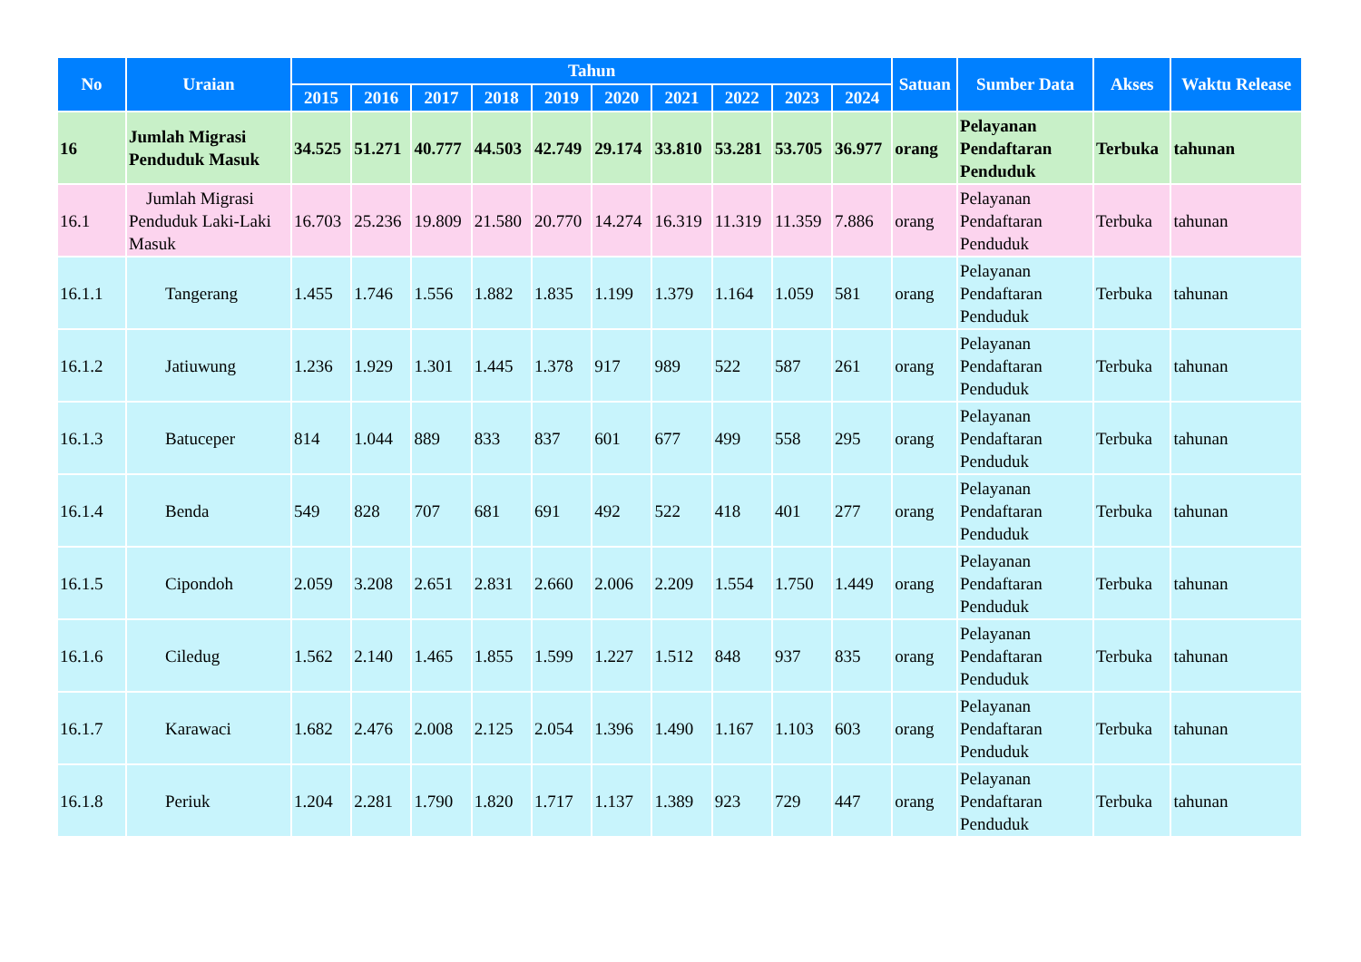| No | Uraian | Tahun | | | | | | | | | | Satuan | Sumber Data | Akses | Waktu Release |
| --- | --- | --- | --- | --- | --- | --- | --- | --- | --- | --- | --- | --- | --- | --- | --- |
| | | 2015 | 2016 | 2017 | 2018 | 2019 | 2020 | 2021 | 2022 | 2023 | 2024 | | | | |
| 16 | Jumlah Migrasi Penduduk Masuk | 34.525 | 51.271 | 40.777 | 44.503 | 42.749 | 29.174 | 33.810 | 53.281 | 53.705 | 36.977 | orang | Pelayanan Pendaftaran Penduduk | Terbuka | tahunan |
| 16.1 | Jumlah Migrasi Penduduk Laki-Laki Masuk | 16.703 | 25.236 | 19.809 | 21.580 | 20.770 | 14.274 | 16.319 | 11.319 | 11.359 | 7.886 | orang | Pelayanan Pendaftaran Penduduk | Terbuka | tahunan |
| 16.1.1 | Tangerang | 1.455 | 1.746 | 1.556 | 1.882 | 1.835 | 1.199 | 1.379 | 1.164 | 1.059 | 581 | orang | Pelayanan Pendaftaran Penduduk | Terbuka | tahunan |
| 16.1.2 | Jatiuwung | 1.236 | 1.929 | 1.301 | 1.445 | 1.378 | 917 | 989 | 522 | 587 | 261 | orang | Pelayanan Pendaftaran Penduduk | Terbuka | tahunan |
| 16.1.3 | Batuceper | 814 | 1.044 | 889 | 833 | 837 | 601 | 677 | 499 | 558 | 295 | orang | Pelayanan Pendaftaran Penduduk | Terbuka | tahunan |
| 16.1.4 | Benda | 549 | 828 | 707 | 681 | 691 | 492 | 522 | 418 | 401 | 277 | orang | Pelayanan Pendaftaran Penduduk | Terbuka | tahunan |
| 16.1.5 | Cipondoh | 2.059 | 3.208 | 2.651 | 2.831 | 2.660 | 2.006 | 2.209 | 1.554 | 1.750 | 1.449 | orang | Pelayanan Pendaftaran Penduduk | Terbuka | tahunan |
| 16.1.6 | Ciledug | 1.562 | 2.140 | 1.465 | 1.855 | 1.599 | 1.227 | 1.512 | 848 | 937 | 835 | orang | Pelayanan Pendaftaran Penduduk | Terbuka | tahunan |
| 16.1.7 | Karawaci | 1.682 | 2.476 | 2.008 | 2.125 | 2.054 | 1.396 | 1.490 | 1.167 | 1.103 | 603 | orang | Pelayanan Pendaftaran Penduduk | Terbuka | tahunan |
| 16.1.8 | Periuk | 1.204 | 2.281 | 1.790 | 1.820 | 1.717 | 1.137 | 1.389 | 923 | 729 | 447 | orang | Pelayanan Pendaftaran Penduduk | Terbuka | tahunan |